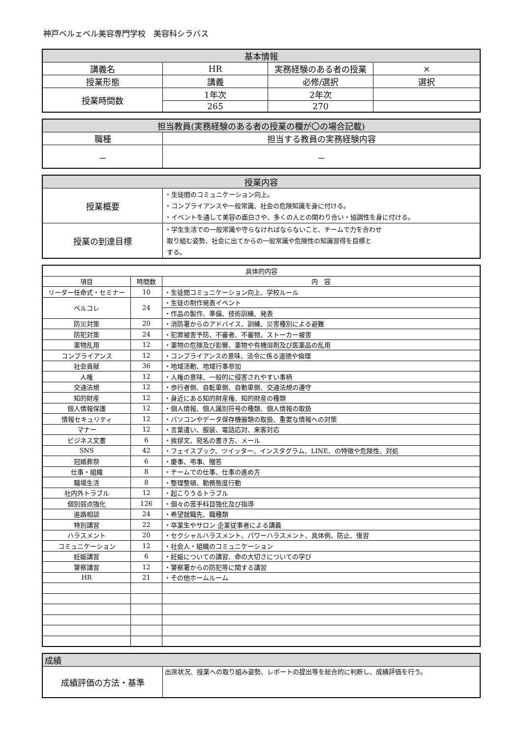神戸ベルェベル美容専門学校　美容科シラバス
| 基本情報 | | | |
| --- | --- | --- | --- |
| 講義名 | HR | 実務経験のある者の授業 | × |
| 授業形態 | 講義 | 必修/選択 | 選択 |
| 授業時間数 | 1年次 | 2年次 | |
| | 265 | 270 | |
| 担当教員(実務経験のある者の授業の欄が〇の場合記載) | |
| --- | --- |
| 職種 | 担当する教員の実務経験内容 |
| － | － |
| 授業内容 | |
| --- | --- |
| 授業概要 | ・生徒間のコミュニケーション向上。 ・コンプライアンスや一般常識、社会の危険知識を身に付ける。 ・イベントを通して美容の面白さや、多くの人との関わり合い・協調性を身に付ける。 |
| 授業の到達目標 | ・学生生活での一般常識や守らなければならないこと、チームで力を合わせ 取り組む姿勢、社会に出てからの一般常識や危険性の知識習得を目標と する。 |
| 具体的内容 | | |
| --- | --- | --- |
| 項目 | 時間数 | 内 容 |
| リーダー任命式・セミナー | 10 | ・生徒間コミュニケーション向上、学校ルール |
| ベルコレ | 24 | ・生徒の制作発表イベント |
| | | ・作品の製作、準備、技術訓練、発表 |
| 防災対策 | 20 | ・消防署からのアドバイス、訓練、災害種別による避難 |
| 防犯対策 | 24 | ・犯罪被害予防、不審者、不審物、ストーカー被害 |
| 薬物乱用 | 12 | ・薬物の危険及び影響、薬物や有機溶剤及び医薬品の乱用 |
| コンプライアンス | 12 | ・コンプライアンスの意味、法令に係る道徳や倫理 |
| 社会貢献 | 36 | ・地域活動、地域行事参加 |
| 人権 | 12 | ・人権の意味、一般的に侵害されやすい事柄 |
| 交通法規 | 12 | ・歩行者側、自転車側、自動車側、交通法規の遵守 |
| 知的財産 | 12 | ・身近にある知的財産権、知的財産の種類 |
| 個人情報保護 | 12 | ・個人情報、個人識別符号の種類、個人情報の取扱 |
| 情報セキュリティ | 12 | ・パソコンやデータ保存機器類の取扱、重要な情報への対策 |
| マナー | 12 | ・言葉遣い、服装、電話応対、来客対応 |
| ビジネス文書 | 6 | ・挨拶文、宛名の書き方、メール |
| SNS | 42 | ・フェイスブック、ツイッター、インスタグラム、LINE、の特徴や危険性、対処 |
| 冠婚葬祭 | 6 | ・慶事、弔事、贈答 |
| 仕事・組織 | 8 | ・チームでの仕事、仕事の進め方 |
| 職場生活 | 8 | ・整理整頓、勤務態度行動 |
| 社内外トラブル | 12 | ・起こりうるトラブル |
| 個別弱点強化 | 126 | ・個々の苦手科目強化及び指導 |
| 進路相談 | 24 | ・希望就職先、職種類 |
| 特別講習 | 22 | ・卒業生やサロン 企業従事者による講義 |
| ハラスメント | 20 | ・セクシャルハラスメント、パワーハラスメント、具体例、防止、復習 |
| コミュニケーション | 12 | ・社会人・組織のコミュニケーション |
| 妊娠講習 | 6 | ・妊娠についての講習、命の大切さについての学び |
| 警察講習 | 12 | ・警察署からの防犯等に関する講習 |
| HR | 21 | ・その他ホームルーム |
| 成績 | |
| --- | --- |
| 成績評価の方法・基準 | 出席状況、授業への取り組み姿勢、レポートの提出等を総合的に判断し、成績評価を行う。 |